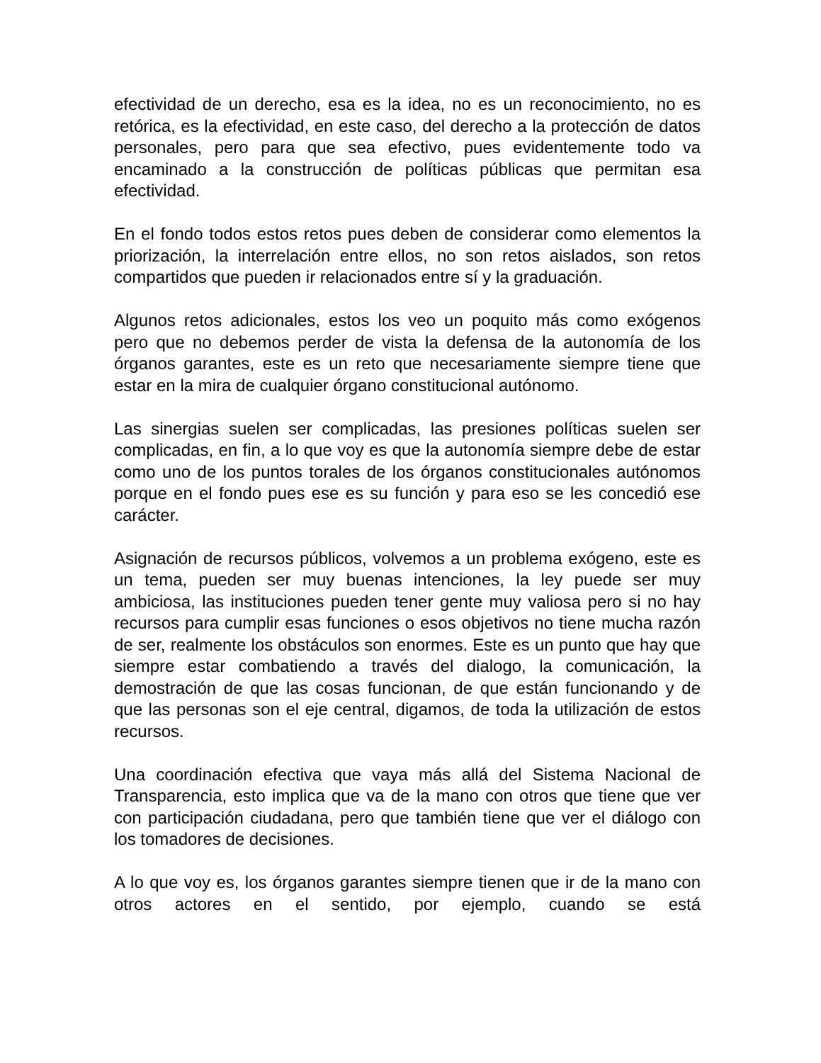efectividad de un derecho, esa es la idea, no es un reconocimiento, no es retórica, es la efectividad, en este caso, del derecho a la protección de datos personales, pero para que sea efectivo, pues evidentemente todo va encaminado a la construcción de políticas públicas que permitan esa efectividad.
En el fondo todos estos retos pues deben de considerar como elementos la priorización, la interrelación entre ellos, no son retos aislados, son retos compartidos que pueden ir relacionados entre sí y la graduación.
Algunos retos adicionales, estos los veo un poquito más como exógenos pero que no debemos perder de vista la defensa de la autonomía de los órganos garantes, este es un reto que necesariamente siempre tiene que estar en la mira de cualquier órgano constitucional autónomo.
Las sinergias suelen ser complicadas, las presiones políticas suelen ser complicadas, en fin, a lo que voy es que la autonomía siempre debe de estar como uno de los puntos torales de los órganos constitucionales autónomos porque en el fondo pues ese es su función y para eso se les concedió ese carácter.
Asignación de recursos públicos, volvemos a un problema exógeno, este es un tema, pueden ser muy buenas intenciones, la ley puede ser muy ambiciosa, las instituciones pueden tener gente muy valiosa pero si no hay recursos para cumplir esas funciones o esos objetivos no tiene mucha razón de ser, realmente los obstáculos son enormes. Este es un punto que hay que siempre estar combatiendo a través del dialogo, la comunicación, la demostración de que las cosas funcionan, de que están funcionando y de que las personas son el eje central, digamos, de toda la utilización de estos recursos.
Una coordinación efectiva que vaya más allá del Sistema Nacional de Transparencia, esto implica que va de la mano con otros que tiene que ver con participación ciudadana, pero que también tiene que ver el diálogo con los tomadores de decisiones.
A lo que voy es, los órganos garantes siempre tienen que ir de la mano con otros actores en el sentido, por ejemplo, cuando se está